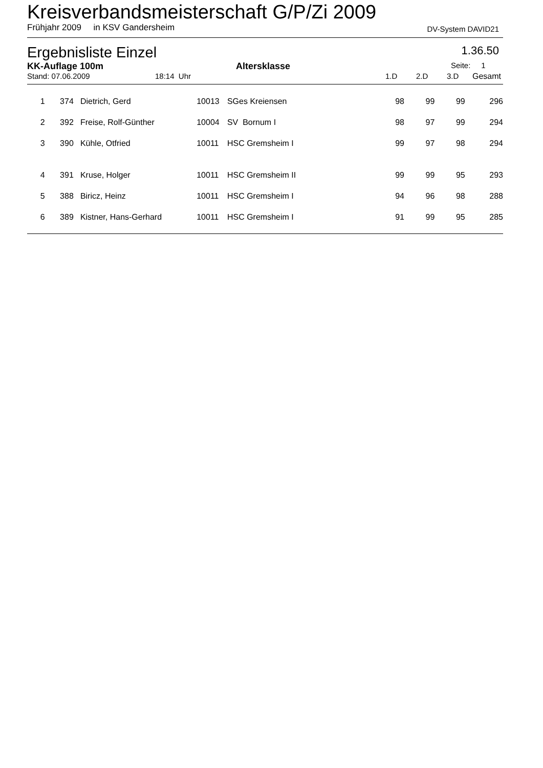Kreisverbandsmeisterschaft G/P/Zi 2009
Frühjahr 2009 in KSV Gandersheim DV-System DAVID21
Ergebnisliste Einzel 1.36.50
KK-Auflage 100m Altersklasse Seite: 1
Stand: 07.06.2009 18:14 Uhr 1.D 2.D 3.D Gesamt
| 1 | | 374 | Dietrich, Gerd | 10013 | SGes Kreiensen | 98 | 99 | 99 | 296 |
| 2 | | 392 | Freise, Rolf-Günther | 10004 | SV Bornum I | 98 | 97 | 99 | 294 |
| 3 | | 390 | Kühle, Otfried | 10011 | HSC Gremsheim I | 99 | 97 | 98 | 294 |
| 4 | | 391 | Kruse, Holger | 10011 | HSC Gremsheim II | 99 | 99 | 95 | 293 |
| 5 | | 388 | Biricz, Heinz | 10011 | HSC Gremsheim I | 94 | 96 | 98 | 288 |
| 6 | | 389 | Kistner, Hans-Gerhard | 10011 | HSC Gremsheim I | 91 | 99 | 95 | 285 |